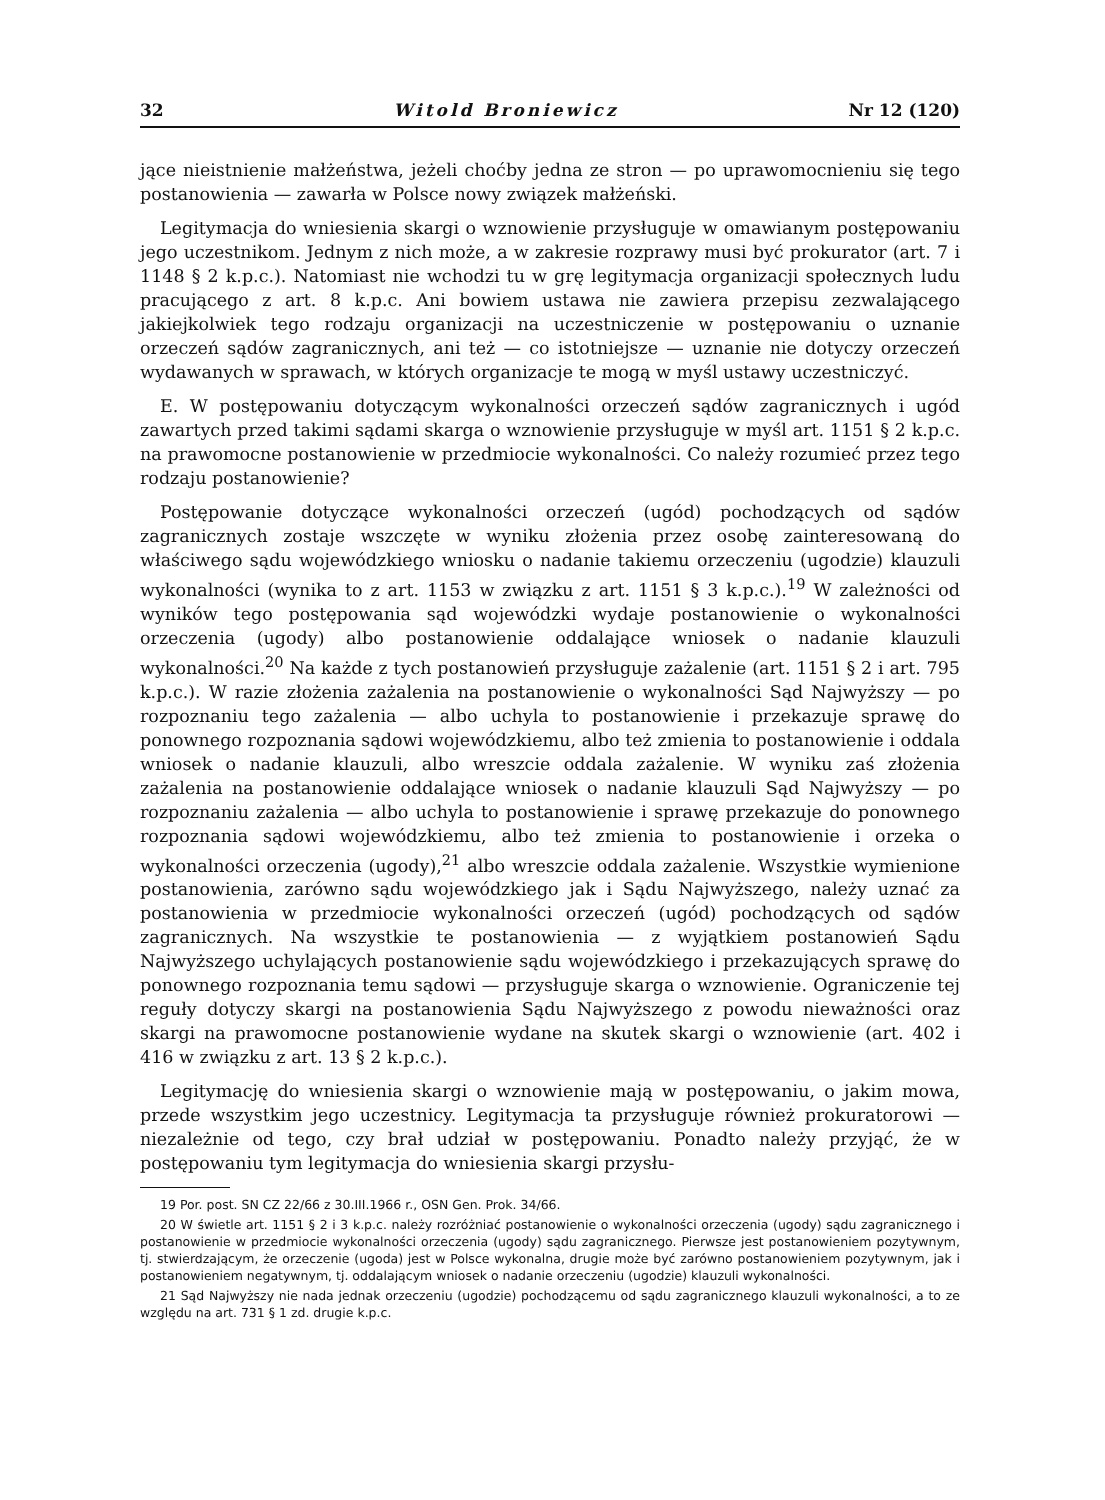32 Witold Broniewicz Nr 12 (120)
jące nieistnienie małżeństwa, jeżeli choćby jedna ze stron — po uprawomocnieniu się tego postanowienia — zawarła w Polsce nowy związek małżeński.
Legitymacja do wniesienia skargi o wznowienie przysługuje w omawianym postępowaniu jego uczestnikom. Jednym z nich może, a w zakresie rozprawy musi być prokurator (art. 7 i 1148 § 2 k.p.c.). Natomiast nie wchodzi tu w grę legitymacja organizacji społecznych ludu pracującego z art. 8 k.p.c. Ani bowiem ustawa nie zawiera przepisu zezwalającego jakiejkolwiek tego rodzaju organizacji na uczestniczenie w postępowaniu o uznanie orzeczeń sądów zagranicznych, ani też — co istotniejsze — uznanie nie dotyczy orzeczeń wydawanych w sprawach, w których organizacje te mogą w myśl ustawy uczestniczyć.
E. W postępowaniu dotyczącym wykonalności orzeczeń sądów zagranicznych i ugód zawartych przed takimi sądami skarga o wznowienie przysługuje w myśl art. 1151 § 2 k.p.c. na prawomocne postanowienie w przedmiocie wykonalności. Co należy rozumieć przez tego rodzaju postanowienie?
Postępowanie dotyczące wykonalności orzeczeń (ugód) pochodzących od sądów zagranicznych zostaje wszczęte w wyniku złożenia przez osobę zainteresowaną do właściwego sądu wojewódzkiego wniosku o nadanie takiemu orzeczeniu (ugodzie) klauzuli wykonalności (wynika to z art. 1153 w związku z art. 1151 § 3 k.p.c.).<sup>19</sup> W zależności od wyników tego postępowania sąd wojewódzki wydaje postanowienie o wykonalności orzeczenia (ugody) albo postanowienie oddalające wniosek o nadanie klauzuli wykonalności.<sup>20</sup> Na każde z tych postanowień przysługuje zażalenie (art. 1151 § 2 i art. 795 k.p.c.). W razie złożenia zażalenia na postanowienie o wykonalności Sąd Najwyższy — po rozpoznaniu tego zażalenia — albo uchyla to postanowienie i przekazuje sprawę do ponownego rozpoznania sądowi wojewódzkiemu, albo też zmienia to postanowienie i oddala wniosek o nadanie klauzuli, albo wreszcie oddala zażalenie. W wyniku zaś złożenia zażalenia na postanowienie oddalające wniosek o nadanie klauzuli Sąd Najwyższy — po rozpoznaniu zażalenia — albo uchyla to postanowienie i sprawę przekazuje do ponownego rozpoznania sądowi wojewódzkiemu, albo też zmienia to postanowienie i orzeka o wykonalności orzeczenia (ugody),<sup>21</sup> albo wreszcie oddala zażalenie. Wszystkie wymienione postanowienia, zarówno sądu wojewódzkiego jak i Sądu Najwyższego, należy uznać za postanowienia w przedmiocie wykonalności orzeczeń (ugód) pochodzących od sądów zagranicznych. Na wszystkie te postanowienia — z wyjątkiem postanowień Sądu Najwyższego uchylających postanowienie sądu wojewódzkiego i przekazujących sprawę do ponownego rozpoznania temu sądowi — przysługuje skarga o wznowienie. Ograniczenie tej reguły dotyczy skargi na postanowienia Sądu Najwyższego z powodu nieważności oraz skargi na prawomocne postanowienie wydane na skutek skargi o wznowienie (art. 402 i 416 w związku z art. 13 § 2 k.p.c.).
Legitymację do wniesienia skargi o wznowienie mają w postępowaniu, o jakim mowa, przede wszystkim jego uczestnicy. Legitymacja ta przysługuje również prokuratorowi — niezależnie od tego, czy brał udział w postępowaniu. Ponadto należy przyjąć, że w postępowaniu tym legitymacja do wniesienia skargi przysłu-
19 Por. post. SN CZ 22/66 z 30.III.1966 r., OSN Gen. Prok. 34/66.
20 W świetle art. 1151 § 2 i 3 k.p.c. należy rozróżniać postanowienie o wykonalności orzeczenia (ugody) sądu zagranicznego i postanowienie w przedmiocie wykonalności orzeczenia (ugody) sądu zagranicznego. Pierwsze jest postanowieniem pozytywnym, tj. stwierdzającym, że orzeczenie (ugoda) jest w Polsce wykonalna, drugie może być zarówno postanowieniem pozytywnym, jak i postanowieniem negatywnym, tj. oddalającym wniosek o nadanie orzeczeniu (ugodzie) klauzuli wykonalności.
21 Sąd Najwyższy nie nada jednak orzeczeniu (ugodzie) pochodzącemu od sądu zagranicznego klauzuli wykonalności, a to ze względu na art. 731 § 1 zd. drugie k.p.c.